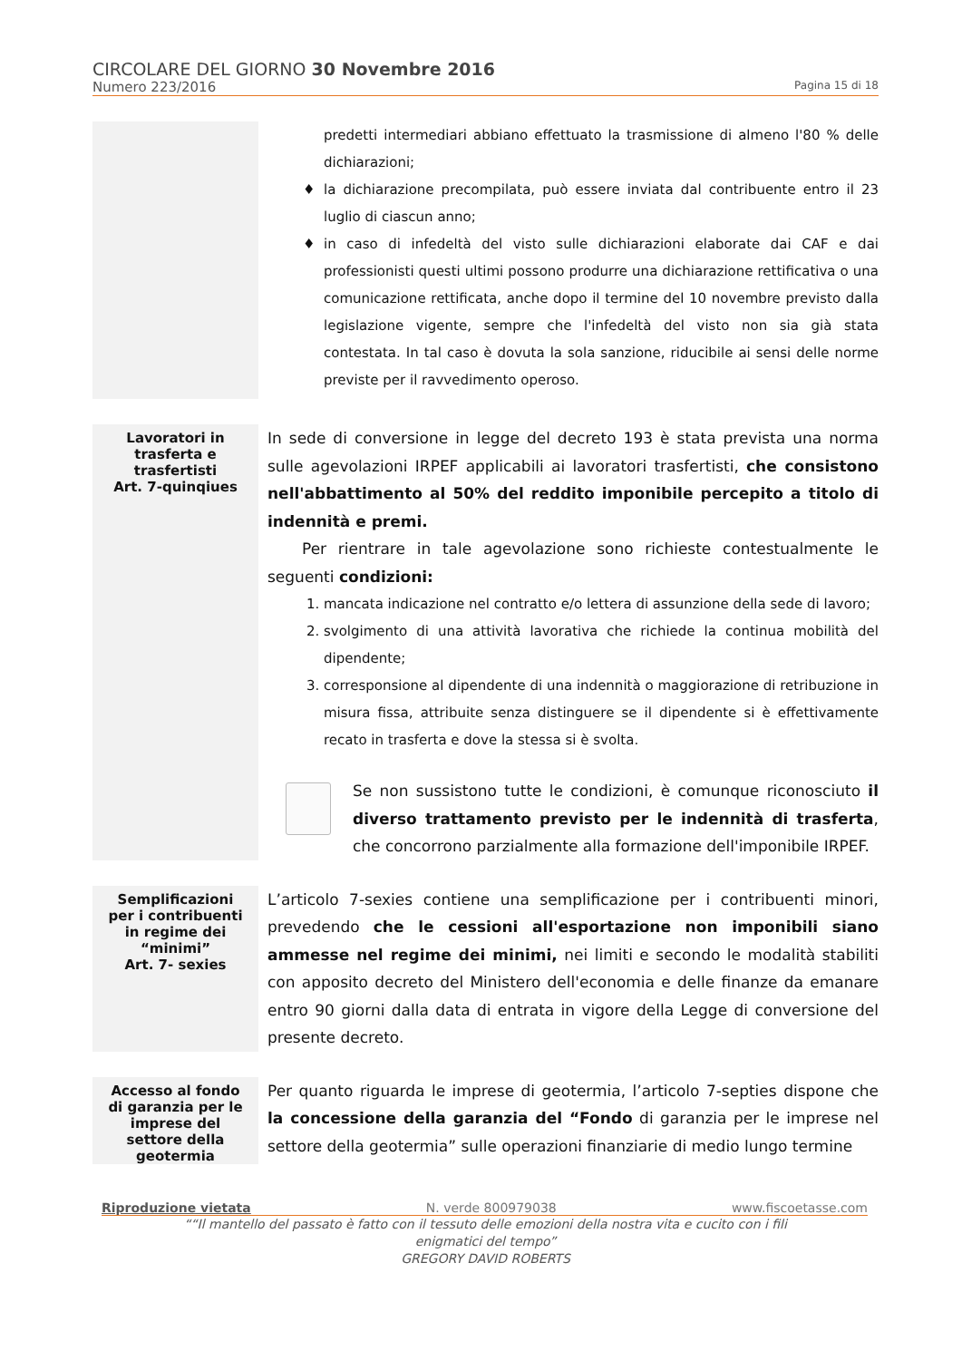CIRCOLARE DEL GIORNO 30 Novembre 2016
Numero 223/2016 Pagina 15 di 18
predetti intermediari abbiano effettuato la trasmissione di almeno l'80 % delle dichiarazioni;
la dichiarazione precompilata, può essere inviata dal contribuente entro il 23 luglio di ciascun anno;
in caso di infedeltà del visto sulle dichiarazioni elaborate dai CAF e dai professionisti questi ultimi possono produrre una dichiarazione rettificativa o una comunicazione rettificata, anche dopo il termine del 10 novembre previsto dalla legislazione vigente, sempre che l'infedeltà del visto non sia già stata contestata. In tal caso è dovuta la sola sanzione, riducibile ai sensi delle norme previste per il ravvedimento operoso.
Lavoratori in
trasferta e
trasfertisti
Art. 7-quinqiues
In sede di conversione in legge del decreto 193 è stata prevista una norma sulle agevolazioni IRPEF applicabili ai lavoratori trasfertisti, che consistono nell'abbattimento al 50% del reddito imponibile percepito a titolo di indennità e premi.
Per rientrare in tale agevolazione sono richieste contestualmente le seguenti condizioni:
1. mancata indicazione nel contratto e/o lettera di assunzione della sede di lavoro;
2. svolgimento di una attività lavorativa che richiede la continua mobilità del dipendente;
3. corresponsione al dipendente di una indennità o maggiorazione di retribuzione in misura fissa, attribuite senza distinguere se il dipendente si è effettivamente recato in trasferta e dove la stessa si è svolta.
Se non sussistono tutte le condizioni, è comunque riconosciuto il diverso trattamento previsto per le indennità di trasferta, che concorrono parzialmente alla formazione dell'imponibile IRPEF.
Semplificazioni
per i contribuenti
in regime dei
“minimi”
Art. 7- sexies
L’articolo 7-sexies contiene una semplificazione per i contribuenti minori, prevedendo che le cessioni all'esportazione non imponibili siano ammesse nel regime dei minimi, nei limiti e secondo le modalità stabiliti con apposito decreto del Ministero dell'economia e delle finanze da emanare entro 90 giorni dalla data di entrata in vigore della Legge di conversione del presente decreto.
Accesso al fondo
di garanzia per le
imprese del
settore della
geotermia
Per quanto riguarda le imprese di geotermia, l’articolo 7-septies dispone che la concessione della garanzia del “Fondo di garanzia per le imprese nel settore della geotermia” sulle operazioni finanziarie di medio lungo termine
Riproduzione vietata N. verde 800979038 www.fiscoetasse.com
““Il mantello del passato è fatto con il tessuto delle emozioni della nostra vita e cucito con i fili
enigmatici del tempo”
GREGORY DAVID ROBERTS